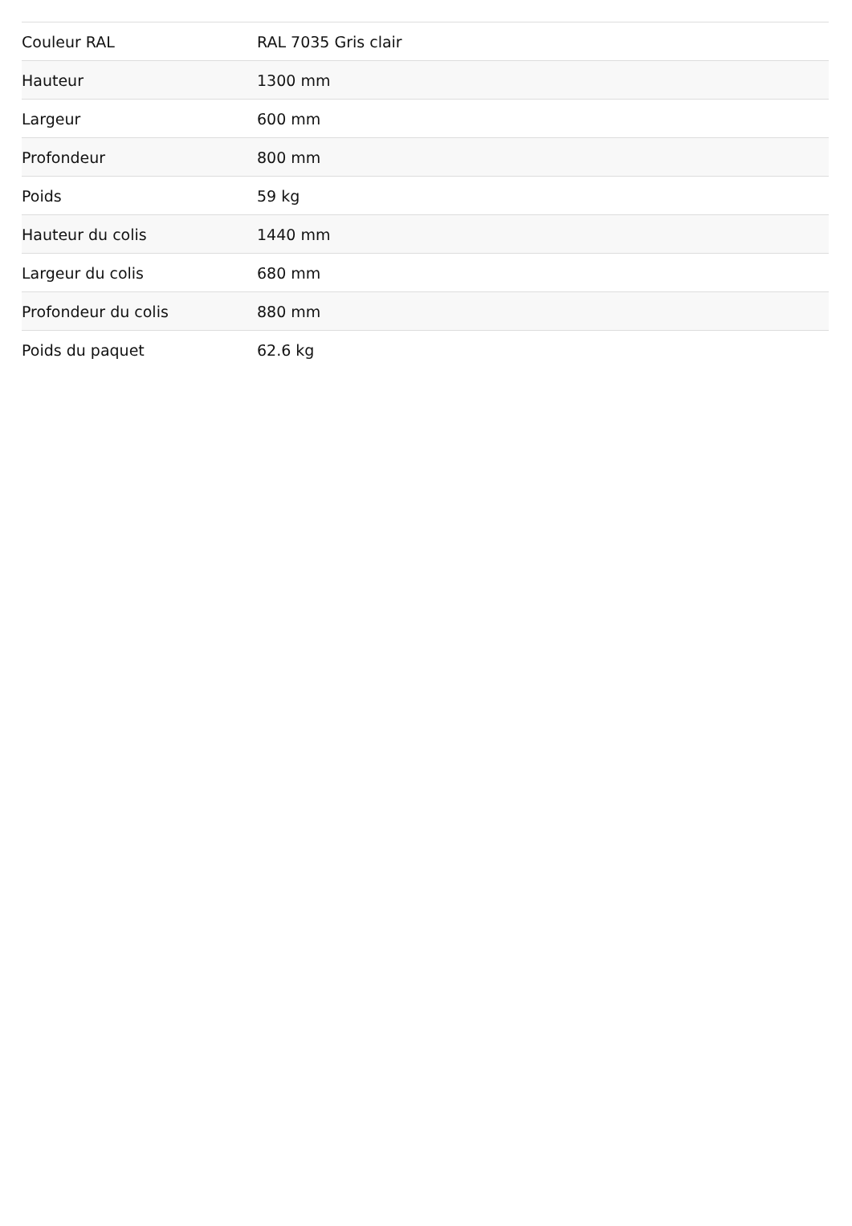| Couleur RAL | RAL 7035 Gris clair |
| Hauteur | 1300 mm |
| Largeur | 600 mm |
| Profondeur | 800 mm |
| Poids | 59 kg |
| Hauteur du colis | 1440 mm |
| Largeur du colis | 680 mm |
| Profondeur du colis | 880 mm |
| Poids du paquet | 62.6 kg |